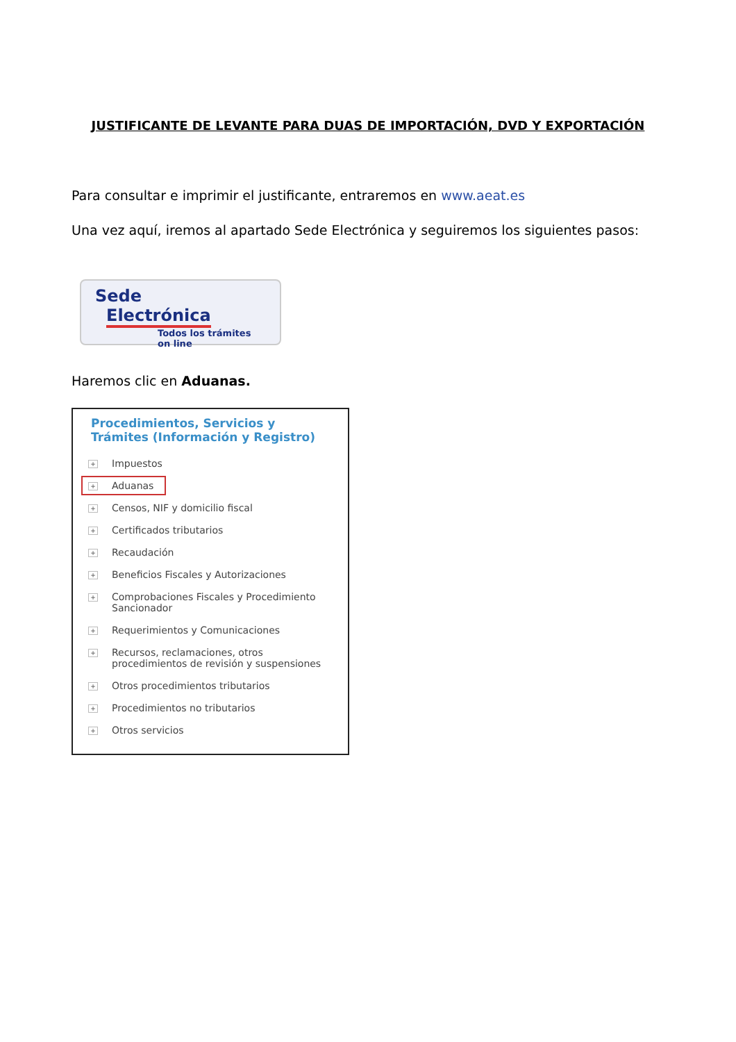JUSTIFICANTE DE LEVANTE PARA DUAS DE IMPORTACIÓN, DVD Y EXPORTACIÓN
Para consultar e imprimir el justificante, entraremos en www.aeat.es
Una vez aquí, iremos al apartado Sede Electrónica y seguiremos los siguientes pasos:
Sede
Electrónica
Todos los trámites on line
Haremos clic en Aduanas.
Procedimientos, Servicios y Trámites (Información y Registro)
+ Impuestos
+ Aduanas
+ Censos, NIF y domicilio fiscal
+ Certificados tributarios
+ Recaudación
+ Beneficios Fiscales y Autorizaciones
+ Comprobaciones Fiscales y Procedimiento Sancionador
+ Requerimientos y Comunicaciones
+ Recursos, reclamaciones, otros procedimientos de revisión y suspensiones
+ Otros procedimientos tributarios
+ Procedimientos no tributarios
+ Otros servicios